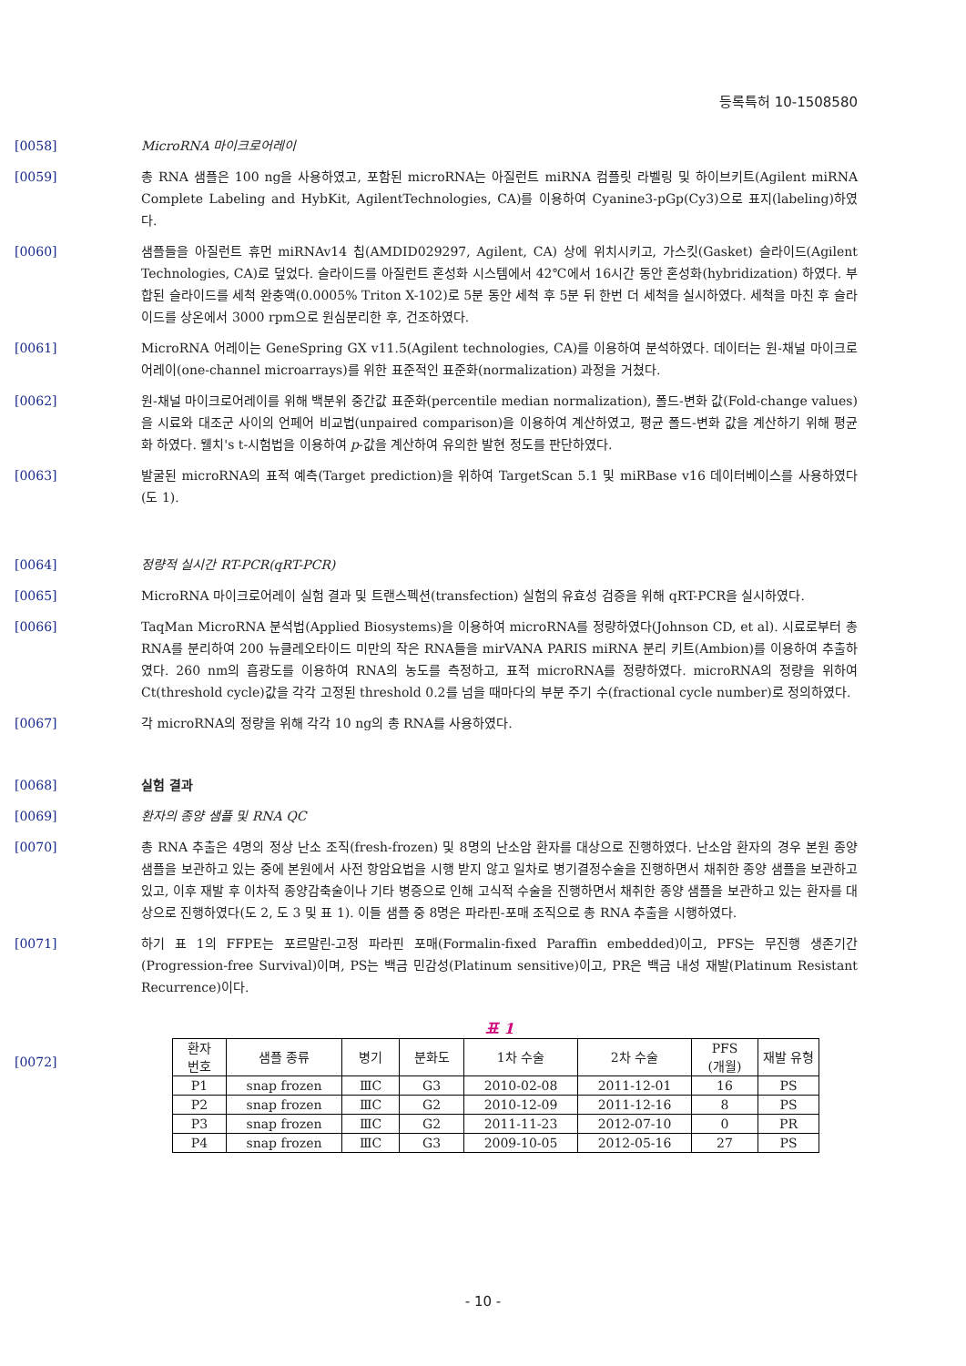등록특허 10-1508580
[0058] MicroRNA 마이크로어레이
[0059] 총 RNA 샘플은 100 ng을 사용하였고, 포함된 microRNA는 아질런트 miRNA 컴플릿 라벨링 및 하이브키트(Agilent miRNA Complete Labeling and HybKit, AgilentTechnologies, CA)를 이용하여 Cyanine3-pGp(Cy3)으로 표지(labeling)하였다.
[0060] 샘플들을 아질런트 휴먼 miRNAv14 칩(AMDID029297, Agilent, CA) 상에 위치시키고, 가스킷(Gasket) 슬라이드(Agilent Technologies, CA)로 덮었다. 슬라이드를 아질런트 혼성화 시스템에서 42℃에서 16시간 동안 혼성화(hybridization) 하였다. 부합된 슬라이드를 세척 완충액(0.0005% Triton X-102)로 5분 동안 세척 후 5분 뒤 한번 더 세척을 실시하였다. 세척을 마친 후 슬라이드를 상온에서 3000 rpm으로 원심분리한 후, 건조하였다.
[0061] MicroRNA 어레이는 GeneSpring GX v11.5(Agilent technologies, CA)를 이용하여 분석하였다. 데이터는 원-채널 마이크로어레이(one-channel microarrays)를 위한 표준적인 표준화(normalization) 과정을 거쳤다.
[0062] 원-채널 마이크로어레이를 위해 백분위 중간값 표준화(percentile median normalization), 폴드-변화 값(Fold-change values)을 시료와 대조군 사이의 언페어 비교법(unpaired comparison)을 이용하여 계산하였고, 평균 폴드-변화 값을 계산하기 위해 평균화 하였다. 웰치's t-시험법을 이용하여 p-값을 계산하여 유의한 발현 정도를 판단하였다.
[0063] 발굴된 microRNA의 표적 예측(Target prediction)을 위하여 TargetScan 5.1 및 miRBase v16 데이터베이스를 사용하였다(도 1).
[0064] 정량적 실시간 RT-PCR(qRT-PCR)
[0065] MicroRNA 마이크로어레이 실험 결과 및 트랜스펙션(transfection) 실험의 유효성 검증을 위해 qRT-PCR을 실시하였다.
[0066] TaqMan MicroRNA 분석법(Applied Biosystems)을 이용하여 microRNA를 정량하였다(Johnson CD, et al). 시료로부터 총 RNA를 분리하여 200 뉴클레오타이드 미만의 작은 RNA들을 mirVANA PARIS miRNA 분리 키트(Ambion)를 이용하여 추출하였다. 260 nm의 흡광도를 이용하여 RNA의 농도를 측정하고, 표적 microRNA를 정량하였다. microRNA의 정량을 위하여 Ct(threshold cycle)값을 각각 고정된 threshold 0.2를 넘을 때마다의 부분 주기 수(fractional cycle number)로 정의하였다.
[0067] 각 microRNA의 정량을 위해 각각 10 ng의 총 RNA를 사용하였다.
[0068] 실험 결과
[0069] 환자의 종양 샘플 및 RNA QC
[0070] 총 RNA 추출은 4명의 정상 난소 조직(fresh-frozen) 및 8명의 난소암 환자를 대상으로 진행하였다. 난소암 환자의 경우 본원 종양 샘플을 보관하고 있는 중에 본원에서 사전 항암요법을 시행 받지 않고 일차로 병기결정수술을 진행하면서 채취한 종양 샘플을 보관하고 있고, 이후 재발 후 이차적 종양감축술이나 기타 병증으로 인해 고식적 수술을 진행하면서 채취한 종양 샘플을 보관하고 있는 환자를 대상으로 진행하였다(도 2, 도 3 및 표 1). 이들 샘플 중 8명은 파라핀-포매 조직으로 총 RNA 추출을 시행하였다.
[0071] 하기 표 1의 FFPE는 포르말린-고정 파라핀 포매(Formalin-fixed Paraffin embedded)이고, PFS는 무진행 생존기간(Progression-free Survival)이며, PS는 백금 민감성(Platinum sensitive)이고, PR은 백금 내성 재발(Platinum Resistant Recurrence)이다.
표 1
[0072]
| 환자 번호 | 샘플 종류 | 병기 | 분화도 | 1차 수술 | 2차 수술 | PFS (개월) | 재발 유형 |
| --- | --- | --- | --- | --- | --- | --- | --- |
| P1 | snap frozen | ⅢC | G3 | 2010-02-08 | 2011-12-01 | 16 | PS |
| P2 | snap frozen | ⅢC | G2 | 2010-12-09 | 2011-12-16 | 8 | PS |
| P3 | snap frozen | ⅢC | G2 | 2011-11-23 | 2012-07-10 | 0 | PR |
| P4 | snap frozen | ⅢC | G3 | 2009-10-05 | 2012-05-16 | 27 | PS |
- 10 -